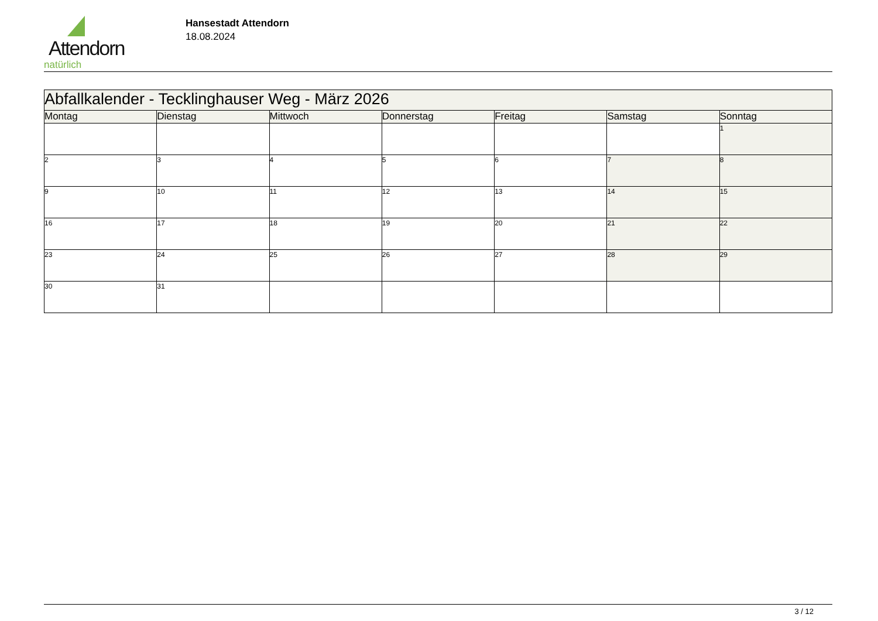Attendorn
natürlich
Hansestadt Attendorn
18.08.2024
| Abfallkalender - Tecklinghauser Weg - März 2026 | | | | | | |
| --- | --- | --- | --- | --- | --- | --- |
| Montag | Dienstag | Mittwoch | Donnerstag | Freitag | Samstag | Sonntag |
| | | | | | | 1 |
| 2 | 3 | 4 | 5 | 6 | 7 | 8 |
| 9 | 10 | 11 | 12 | 13 | 14 | 15 |
| 16 | 17 | 18 | 19 | 20 | 21 | 22 |
| 23 | 24 | 25 | 26 | 27 | 28 | 29 |
| 30 | 31 | | | | | |
3 / 12